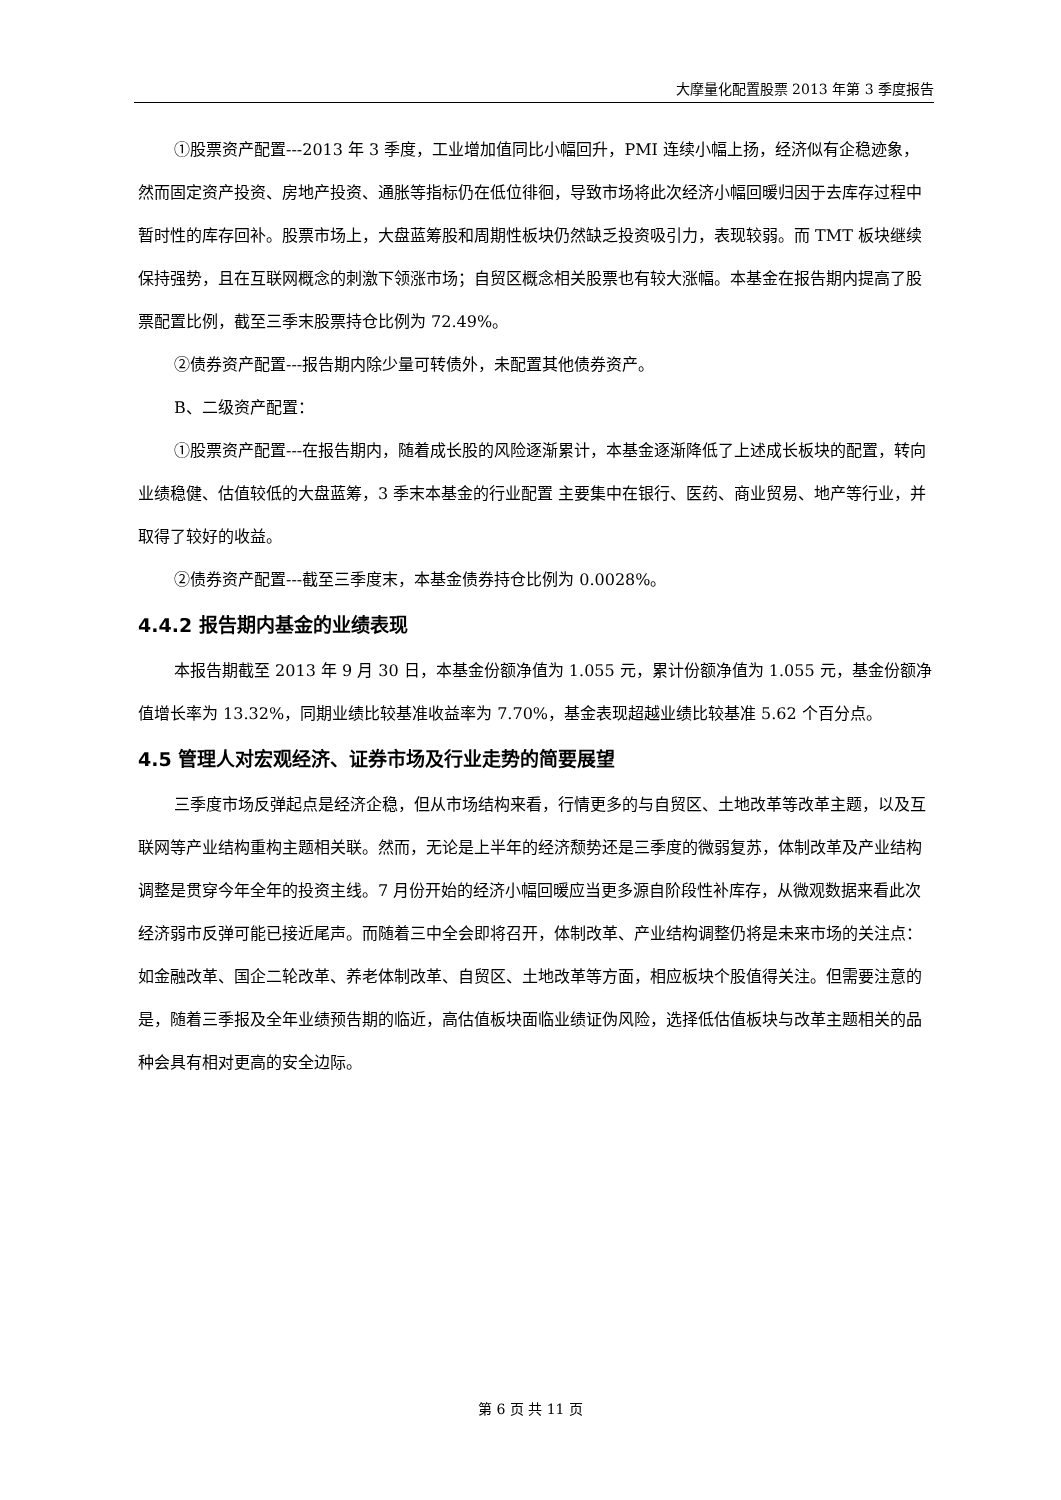大摩量化配置股票 2013 年第 3 季度报告
①股票资产配置---2013 年 3 季度，工业增加值同比小幅回升，PMI 连续小幅上扬，经济似有企稳迹象，然而固定资产投资、房地产投资、通胀等指标仍在低位徘徊，导致市场将此次经济小幅回暖归因于去库存过程中暂时性的库存回补。股票市场上，大盘蓝筹股和周期性板块仍然缺乏投资吸引力，表现较弱。而 TMT 板块继续保持强势，且在互联网概念的刺激下领涨市场；自贸区概念相关股票也有较大涨幅。本基金在报告期内提高了股票配置比例，截至三季末股票持仓比例为 72.49%。
②债券资产配置---报告期内除少量可转债外，未配置其他债券资产。
B、二级资产配置：
①股票资产配置---在报告期内，随着成长股的风险逐渐累计，本基金逐渐降低了上述成长板块的配置，转向业绩稳健、估值较低的大盘蓝筹，3 季末本基金的行业配置 主要集中在银行、医药、商业贸易、地产等行业，并取得了较好的收益。
②债券资产配置---截至三季度末，本基金债券持仓比例为 0.0028%。
4.4.2 报告期内基金的业绩表现
本报告期截至 2013 年 9 月 30 日，本基金份额净值为 1.055 元，累计份额净值为 1.055 元，基金份额净值增长率为 13.32%，同期业绩比较基准收益率为 7.70%，基金表现超越业绩比较基准 5.62 个百分点。
4.5 管理人对宏观经济、证券市场及行业走势的简要展望
三季度市场反弹起点是经济企稳，但从市场结构来看，行情更多的与自贸区、土地改革等改革主题，以及互联网等产业结构重构主题相关联。然而，无论是上半年的经济颓势还是三季度的微弱复苏，体制改革及产业结构调整是贯穿今年全年的投资主线。7 月份开始的经济小幅回暖应当更多源自阶段性补库存，从微观数据来看此次经济弱市反弹可能已接近尾声。而随着三中全会即将召开，体制改革、产业结构调整仍将是未来市场的关注点：如金融改革、国企二轮改革、养老体制改革、自贸区、土地改革等方面，相应板块个股值得关注。但需要注意的是，随着三季报及全年业绩预告期的临近，高估值板块面临业绩证伪风险，选择低估值板块与改革主题相关的品种会具有相对更高的安全边际。
第 6 页 共 11 页